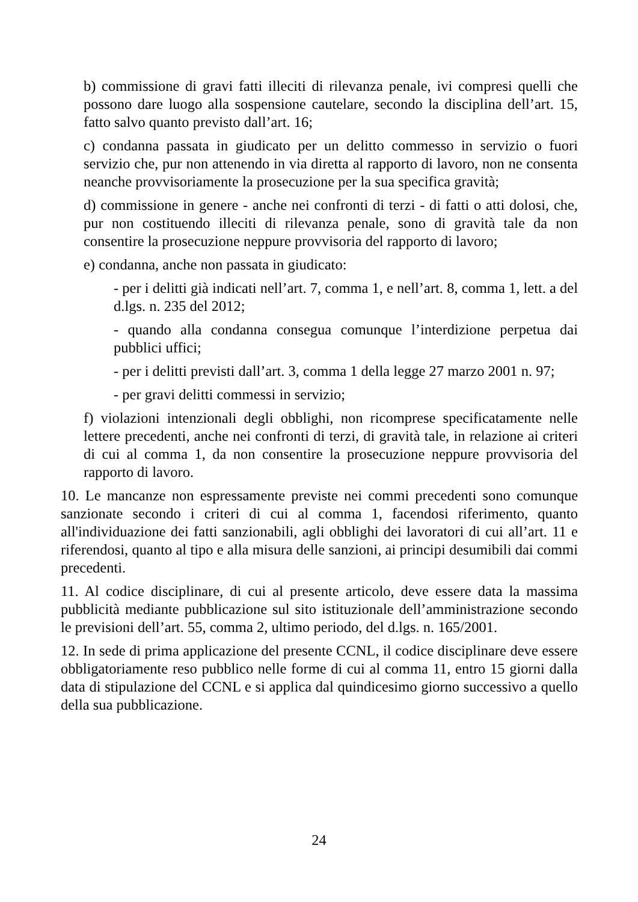b) commissione di gravi fatti illeciti di rilevanza penale, ivi compresi quelli che possono dare luogo alla sospensione cautelare, secondo la disciplina dell’art. 15, fatto salvo quanto previsto dall’art. 16;
c) condanna passata in giudicato per un delitto commesso in servizio o fuori servizio che, pur non attenendo in via diretta al rapporto di lavoro, non ne consenta neanche provvisoriamente la prosecuzione per la sua specifica gravità;
d) commissione in genere - anche nei confronti di terzi - di fatti o atti dolosi, che, pur non costituendo illeciti di rilevanza penale, sono di gravità tale da non consentire la prosecuzione neppure provvisoria del rapporto di lavoro;
e) condanna, anche non passata in giudicato:
- per i delitti già indicati nell’art. 7, comma 1, e nell’art. 8, comma 1, lett. a del d.lgs. n. 235 del 2012;
- quando alla condanna consegua comunque l’interdizione perpetua dai pubblici uffici;
- per i delitti previsti dall’art. 3, comma 1 della legge 27 marzo 2001 n. 97;
- per gravi delitti commessi in servizio;
f) violazioni intenzionali degli obblighi, non ricomprese specificatamente nelle lettere precedenti, anche nei confronti di terzi, di gravità tale, in relazione ai criteri di cui al comma 1, da non consentire la prosecuzione neppure provvisoria del rapporto di lavoro.
10. Le mancanze non espressamente previste nei commi precedenti sono comunque sanzionate secondo i criteri di cui al comma 1, facendosi riferimento, quanto all'individuazione dei fatti sanzionabili, agli obblighi dei lavoratori di cui all’art. 11 e riferendosi, quanto al tipo e alla misura delle sanzioni, ai principi desumibili dai commi precedenti.
11. Al codice disciplinare, di cui al presente articolo, deve essere data la massima pubblicità mediante pubblicazione sul sito istituzionale dell’amministrazione secondo le previsioni dell’art. 55, comma 2, ultimo periodo, del d.lgs. n. 165/2001.
12. In sede di prima applicazione del presente CCNL, il codice disciplinare deve essere obbligatoriamente reso pubblico nelle forme di cui al comma 11, entro 15 giorni dalla data di stipulazione del CCNL e si applica dal quindicesimo giorno successivo a quello della sua pubblicazione.
24